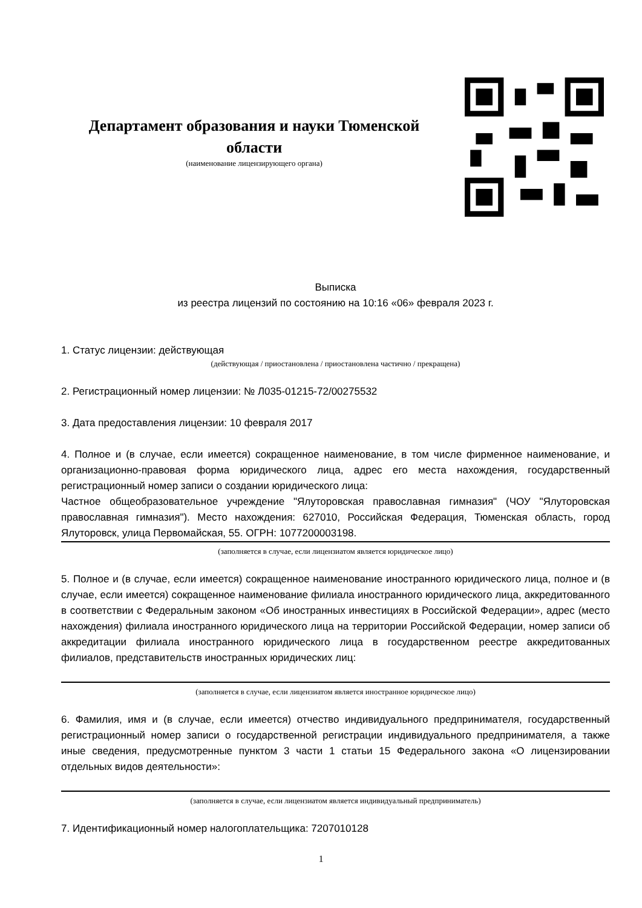Департамент образования и науки Тюменской области
(наименование лицензирующего органа)
Выписка
из реестра лицензий по состоянию на 10:16 «06» февраля 2023 г.
1. Статус лицензии: действующая
(действующая / приостановлена / приостановлена частично / прекращена)
2. Регистрационный номер лицензии: № Л035-01215-72/00275532
3. Дата предоставления лицензии: 10 февраля 2017
4. Полное и (в случае, если имеется) сокращенное наименование, в том числе фирменное наименование, и организационно-правовая форма юридического лица, адрес его места нахождения, государственный регистрационный номер записи о создании юридического лица:
Частное общеобразовательное учреждение "Ялуторовская православная гимназия" (ЧОУ "Ялуторовская православная гимназия"). Место нахождения: 627010, Российская Федерация, Тюменская область, город Ялуторовск, улица Первомайская, 55. ОГРН: 1077200003198.
(заполняется в случае, если лицензиатом является юридическое лицо)
5. Полное и (в случае, если имеется) сокращенное наименование иностранного юридического лица, полное и (в случае, если имеется) сокращенное наименование филиала иностранного юридического лица, аккредитованного в соответствии с Федеральным законом «Об иностранных инвестициях в Российской Федерации», адрес (место нахождения) филиала иностранного юридического лица на территории Российской Федерации, номер записи об аккредитации филиала иностранного юридического лица в государственном реестре аккредитованных филиалов, представительств иностранных юридических лиц:
(заполняется в случае, если лицензиатом является иностранное юридическое лицо)
6. Фамилия, имя и (в случае, если имеется) отчество индивидуального предпринимателя, государственный регистрационный номер записи о государственной регистрации индивидуального предпринимателя, а также иные сведения, предусмотренные пунктом 3 части 1 статьи 15 Федерального закона «О лицензировании отдельных видов деятельности»:
(заполняется в случае, если лицензиатом является индивидуальный предприниматель)
7. Идентификационный номер налогоплательщика: 7207010128
1